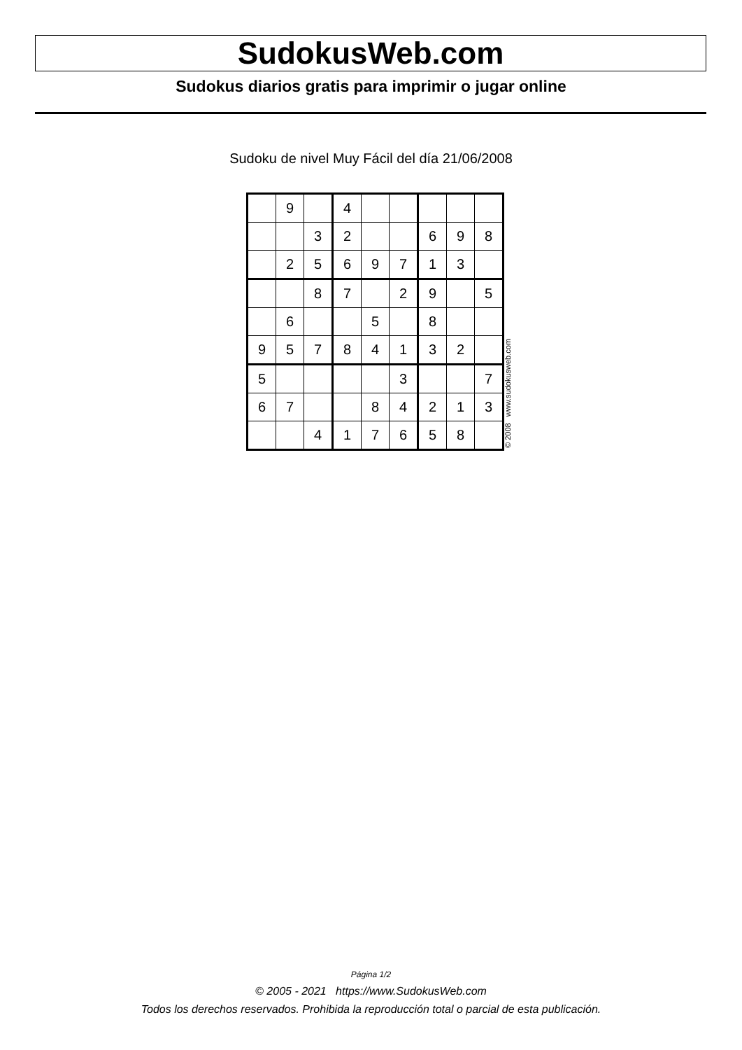SudokusWeb.com
Sudokus diarios gratis para imprimir o jugar online
Sudoku de nivel Muy Fácil del día 21/06/2008
| | 9 | | 4 | | | | | |
| | | 3 | 2 | | | 6 | 9 | 8 |
| | 2 | 5 | 6 | 9 | 7 | 1 | 3 | |
| | | 8 | 7 | | 2 | 9 | | 5 |
| | 6 | | | 5 | | 8 | | |
| 9 | 5 | 7 | 8 | 4 | 1 | 3 | 2 | |
| 5 | | | | | 3 | | | 7 |
| 6 | 7 | | | 8 | 4 | 2 | 1 | 3 |
| | | 4 | 1 | 7 | 6 | 5 | 8 | |
© 2008 www.sudokusweb.com
Página 1/2
© 2005 - 2021 https://www.SudokusWeb.com
Todos los derechos reservados. Prohibida la reproducción total o parcial de esta publicación.